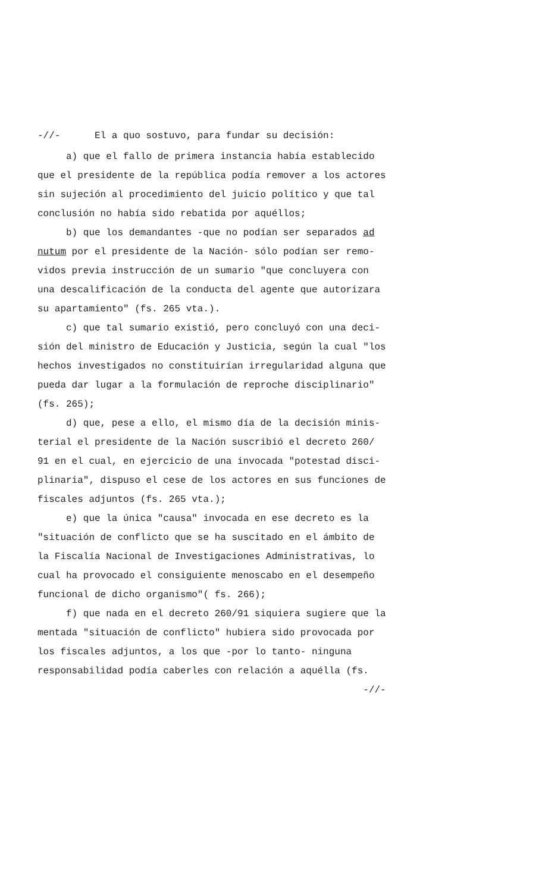-//- El a quo sostuvo, para fundar su decisión:
a) que el fallo de primera instancia había establecido
que el presidente de la república podía remover a los actores
sin sujeción al procedimiento del juicio político y que tal
conclusión no había sido rebatida por aquéllos;
b) que los demandantes -que no podían ser separados ad
nutum por el presidente de la Nación- sólo podían ser remo-
vidos previa instrucción de un sumario "que concluyera con
una descalificación de la conducta del agente que autorizara
su apartamiento" (fs. 265 vta.).
c) que tal sumario existió, pero concluyó con una deci-
sión del ministro de Educación y Justicia, según la cual "los
hechos investigados no constituirían irregularidad alguna que
pueda dar lugar a la formulación de reproche disciplinario"
(fs. 265);
d) que, pese a ello, el mismo día de la decisión minis-
terial el presidente de la Nación suscribió el decreto 260/
91 en el cual, en ejercicio de una invocada "potestad disci-
plinaria", dispuso el cese de los actores en sus funciones de
fiscales adjuntos (fs. 265 vta.);
e) que la única "causa" invocada en ese decreto es la
"situación de conflicto que se ha suscitado en el ámbito de
la Fiscalía Nacional de Investigaciones Administrativas, lo
cual ha provocado el consiguiente menoscabo en el desempeño
funcional de dicho organismo"( fs. 266);
f) que nada en el decreto 260/91 siquiera sugiere que la
mentada "situación de conflicto" hubiera sido provocada por
los fiscales adjuntos, a los que -por lo tanto- ninguna
responsabilidad podía caberles con relación a aquélla (fs.
-//-